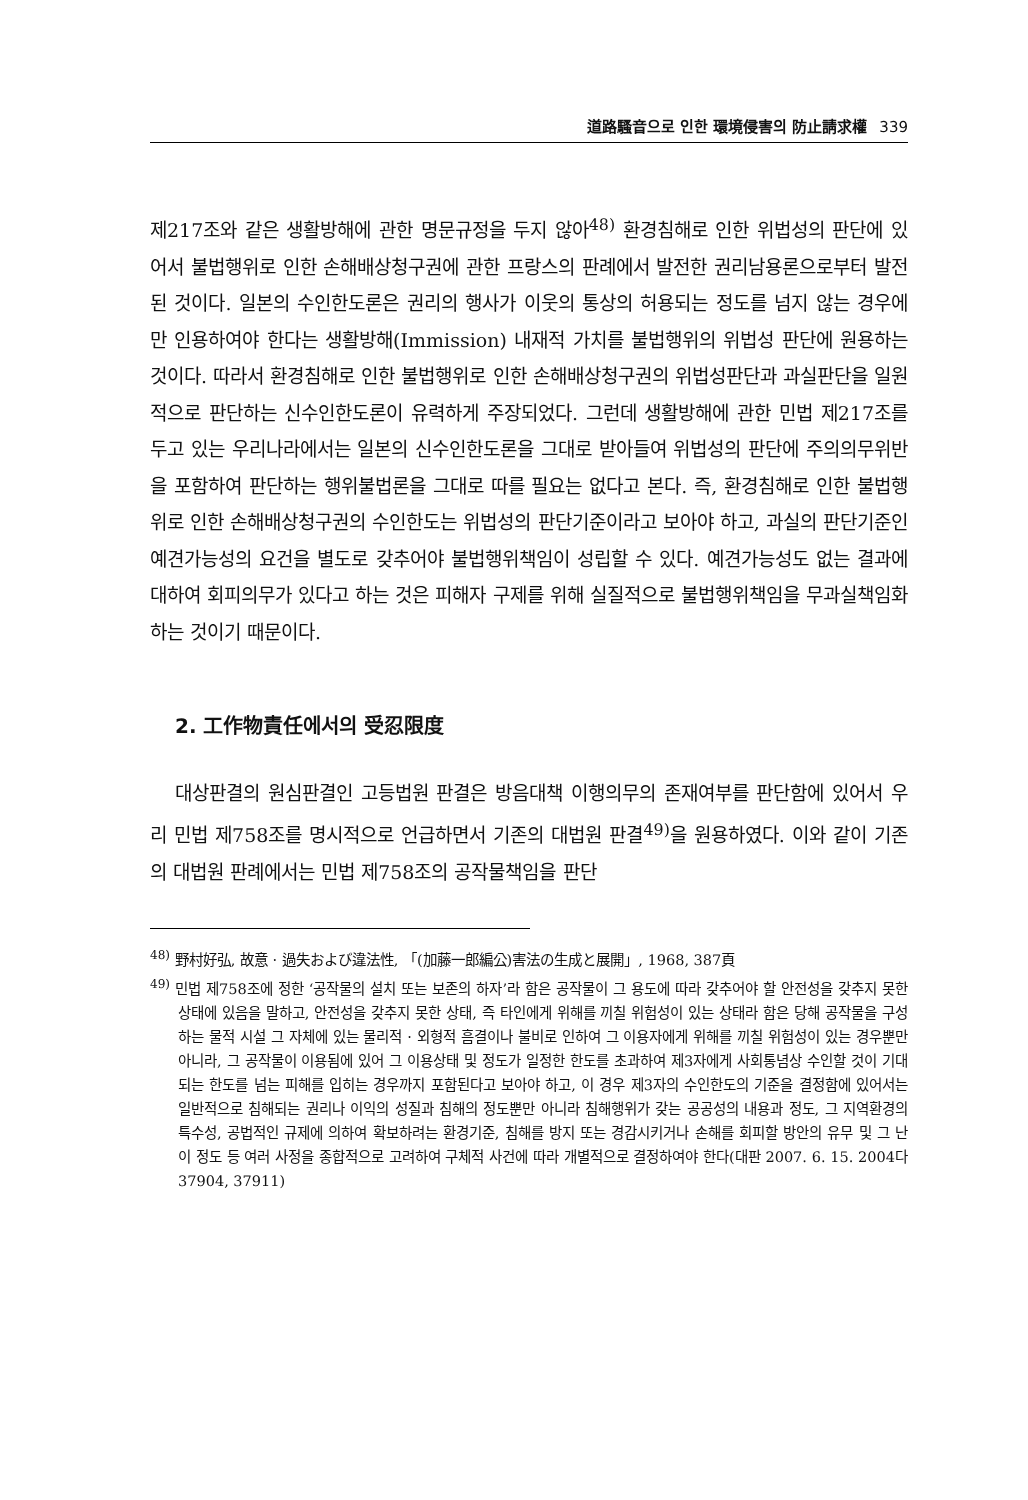道路騷音으로 인한 環境侵害의 防止請求權 339
제217조와 같은 생활방해에 관한 명문규정을 두지 않아<sup>48)</sup> 환경침해로 인한 위법성의 판단에 있어서 불법행위로 인한 손해배상청구권에 관한 프랑스의 판례에서 발전한 권리남용론으로부터 발전된 것이다. 일본의 수인한도론은 권리의 행사가 이웃의 통상의 허용되는 정도를 넘지 않는 경우에만 인용하여야 한다는 생활방해(Immission) 내재적 가치를 불법행위의 위법성 판단에 원용하는 것이다. 따라서 환경침해로 인한 불법행위로 인한 손해배상청구권의 위법성판단과 과실판단을 일원적으로 판단하는 신수인한도론이 유력하게 주장되었다. 그런데 생활방해에 관한 민법 제217조를 두고 있는 우리나라에서는 일본의 신수인한도론을 그대로 받아들여 위법성의 판단에 주의의무위반을 포함하여 판단하는 행위불법론을 그대로 따를 필요는 없다고 본다. 즉, 환경침해로 인한 불법행위로 인한 손해배상청구권의 수인한도는 위법성의 판단기준이라고 보아야 하고, 과실의 판단기준인 예견가능성의 요건을 별도로 갖추어야 불법행위책임이 성립할 수 있다. 예견가능성도 없는 결과에 대하여 회피의무가 있다고 하는 것은 피해자 구제를 위해 실질적으로 불법행위책임을 무과실책임화하는 것이기 때문이다.
2. 工作物責任에서의 受忍限度
대상판결의 원심판결인 고등법원 판결은 방음대책 이행의무의 존재여부를 판단함에 있어서 우리 민법 제758조를 명시적으로 언급하면서 기존의 대법원 판결<sup>49)</sup>을 원용하였다. 이와 같이 기존의 대법원 판례에서는 민법 제758조의 공작물책임을 판단
<sup>48)</sup> 野村好弘, 故意 · 過失および違法性, 「(加藤一郎編公)害法の生成と展開」, 1968, 387頁
<sup>49)</sup> 민법 제758조에 정한 ‘공작물의 설치 또는 보존의 하자’라 함은 공작물이 그 용도에 따라 갖추어야 할 안전성을 갖추지 못한 상태에 있음을 말하고, 안전성을 갖추지 못한 상태, 즉 타인에게 위해를 끼칠 위험성이 있는 상태라 함은 당해 공작물을 구성하는 물적 시설 그 자체에 있는 물리적 · 외형적 흠결이나 불비로 인하여 그 이용자에게 위해를 끼칠 위험성이 있는 경우뿐만 아니라, 그 공작물이 이용됨에 있어 그 이용상태 및 정도가 일정한 한도를 초과하여 제3자에게 사회통념상 수인할 것이 기대되는 한도를 넘는 피해를 입히는 경우까지 포함된다고 보아야 하고, 이 경우 제3자의 수인한도의 기준을 결정함에 있어서는 일반적으로 침해되는 권리나 이익의 성질과 침해의 정도뿐만 아니라 침해행위가 갖는 공공성의 내용과 정도, 그 지역환경의 특수성, 공법적인 규제에 의하여 확보하려는 환경기준, 침해를 방지 또는 경감시키거나 손해를 회피할 방안의 유무 및 그 난이 정도 등 여러 사정을 종합적으로 고려하여 구체적 사건에 따라 개별적으로 결정하여야 한다(대판 2007. 6. 15. 2004다37904, 37911)